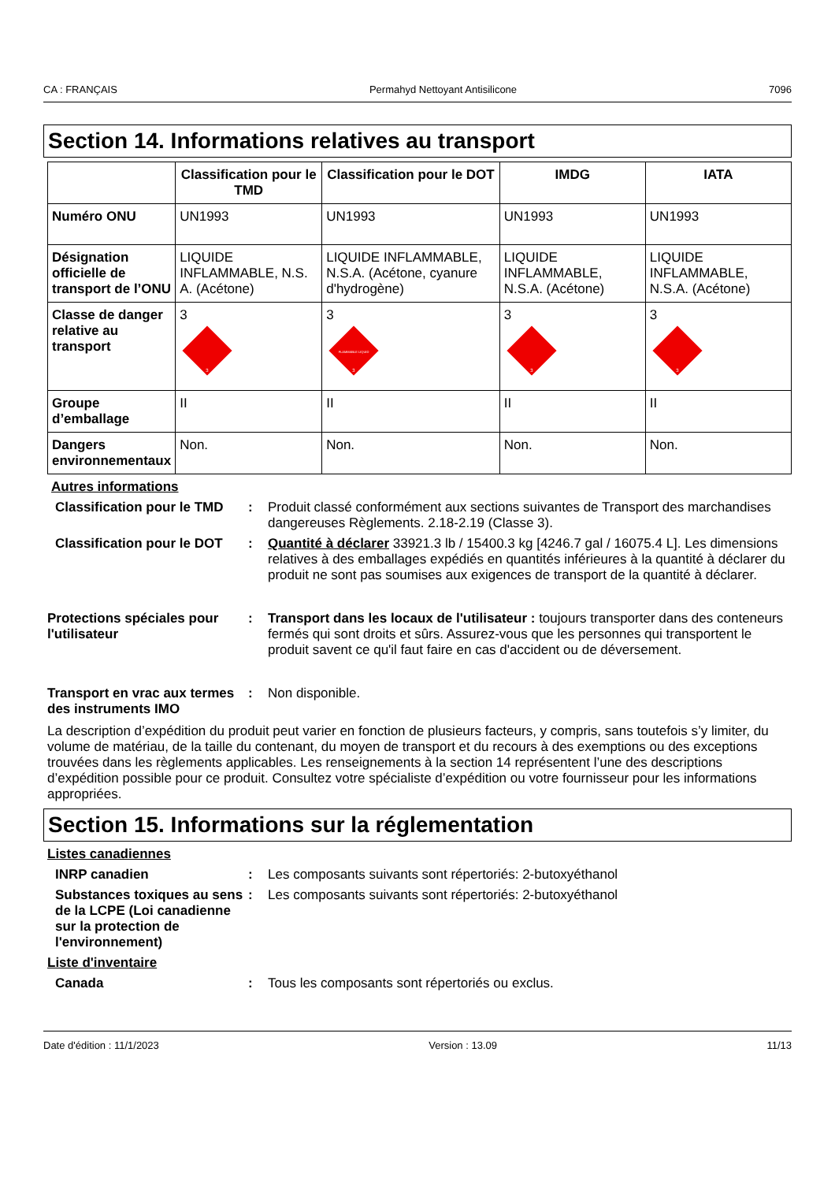CA : FRANÇAIS Permahyd Nettoyant Antisilicone 7096
Section 14. Informations relatives au transport
| | Classification pour le TMD | Classification pour le DOT | IMDG | IATA |
| --- | --- | --- | --- | --- |
| Numéro ONU | UN1993 | UN1993 | UN1993 | UN1993 |
| Désignation officielle de transport de l’ONU | LIQUIDE INFLAMMABLE, N.S. A. (Acétone) | LIQUIDE INFLAMMABLE, N.S.A. (Acétone, cyanure d'hydrogène) | LIQUIDE INFLAMMABLE, N.S.A. (Acétone) | LIQUIDE INFLAMMABLE, N.S.A. (Acétone) |
| Classe de danger relative au transport | 3 3 | 3 FLAMMABLE LIQUID 3 | 3 3 | 3 3 |
| Groupe d’emballage | II | II | II | II |
| Dangers environnementaux | Non. | Non. | Non. | Non. |
Autres informations
Classification pour le TMD
: Produit classé conformément aux sections suivantes de Transport des marchandises dangereuses Règlements. 2.18-2.19 (Classe 3).
Classification pour le DOT
: Quantité à déclarer 33921.3 lb / 15400.3 kg [4246.7 gal / 16075.4 L]. Les dimensions relatives à des emballages expédiés en quantités inférieures à la quantité à déclarer du produit ne sont pas soumises aux exigences de transport de la quantité à déclarer.
Protections spéciales pour l'utilisateur
: Transport dans les locaux de l'utilisateur : toujours transporter dans des conteneurs fermés qui sont droits et sûrs. Assurez-vous que les personnes qui transportent le produit savent ce qu'il faut faire en cas d'accident ou de déversement.
Transport en vrac aux termes des instruments IMO
: Non disponible.
La description d’expédition du produit peut varier en fonction de plusieurs facteurs, y compris, sans toutefois s’y limiter, du volume de matériau, de la taille du contenant, du moyen de transport et du recours à des exemptions ou des exceptions trouvées dans les règlements applicables. Les renseignements à la section 14 représentent l’une des descriptions d’expédition possible pour ce produit. Consultez votre spécialiste d’expédition ou votre fournisseur pour les informations appropriées.
Section 15. Informations sur la réglementation
Listes canadiennes
INRP canadien : Les composants suivants sont répertoriés: 2-butoxyéthanol
Substances toxiques au sens de la LCPE (Loi canadienne sur la protection de l'environnement)
: Les composants suivants sont répertoriés: 2-butoxyéthanol
Liste d'inventaire
Canada : Tous les composants sont répertoriés ou exclus.
Date d'édition : 11/1/2023 Version : 13.09 11/13